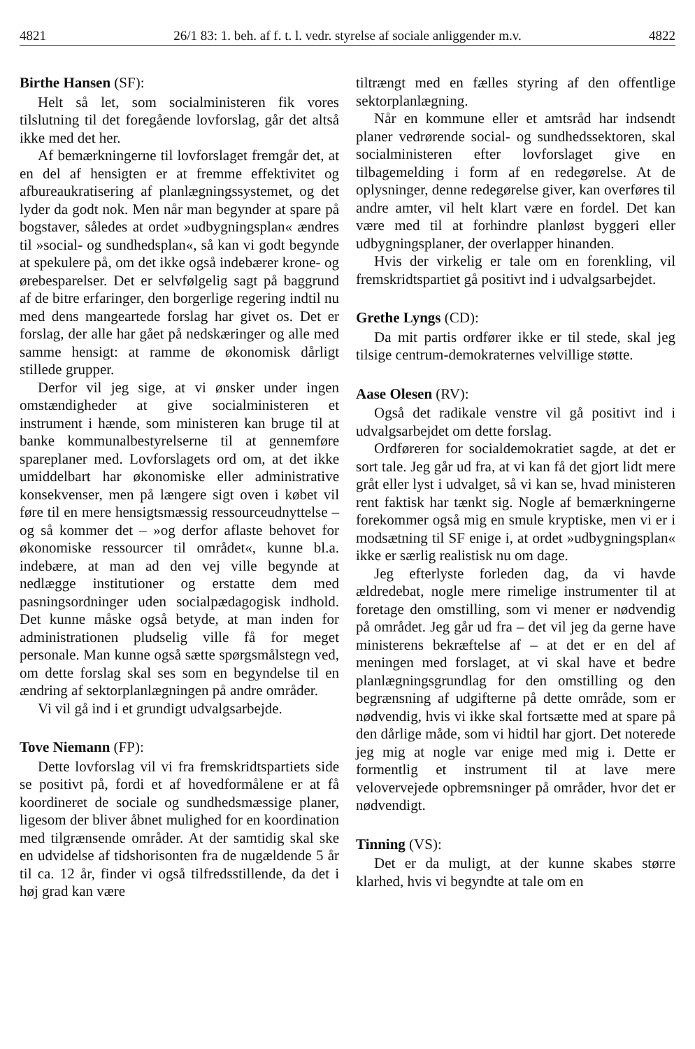4821 26/1 83: 1. beh. af f. t. l. vedr. styrelse af sociale anliggender m.v. 4822
Birthe Hansen (SF):
Helt så let, som socialministeren fik vores tilslutning til det foregående lovforslag, går det altså ikke med det her.
Af bemærkningerne til lovforslaget fremgår det, at en del af hensigten er at fremme effektivitet og afbureaukratisering af planlægningssystemet, og det lyder da godt nok. Men når man begynder at spare på bogstaver, således at ordet »udbygningsplan« ændres til »social- og sundhedsplan«, så kan vi godt begynde at spekulere på, om det ikke også indebærer krone- og ørebesparelser. Det er selvfølgelig sagt på baggrund af de bitre erfaringer, den borgerlige regering indtil nu med dens mangeartede forslag har givet os. Det er forslag, der alle har gået på nedskæringer og alle med samme hensigt: at ramme de økonomisk dårligt stillede grupper.
Derfor vil jeg sige, at vi ønsker under ingen omstændigheder at give socialministeren et instrument i hænde, som ministeren kan bruge til at banke kommunalbestyrelserne til at gennemføre spareplaner med. Lovforslagets ord om, at det ikke umiddelbart har økonomiske eller administrative konsekvenser, men på længere sigt oven i købet vil føre til en mere hensigtsmæssig ressourceudnyttelse – og så kommer det – »og derfor aflaste behovet for økonomiske ressourcer til området«, kunne bl.a. indebære, at man ad den vej ville begynde at nedlægge institutioner og erstatte dem med pasningsordninger uden socialpædagogisk indhold. Det kunne måske også betyde, at man inden for administrationen pludselig ville få for meget personale. Man kunne også sætte spørgsmålstegn ved, om dette forslag skal ses som en begyndelse til en ændring af sektorplanlægningen på andre områder.
Vi vil gå ind i et grundigt udvalgsarbejde.
Tove Niemann (FP):
Dette lovforslag vil vi fra fremskridtspartiets side se positivt på, fordi et af hovedformålene er at få koordineret de sociale og sundhedsmæssige planer, ligesom der bliver åbnet mulighed for en koordination med tilgrænsende områder. At der samtidig skal ske en udvidelse af tidshorisonten fra de nugældende 5 år til ca. 12 år, finder vi også tilfredsstillende, da det i høj grad kan være
tiltrængt med en fælles styring af den offentlige sektorplanlægning.
Når en kommune eller et amtsråd har indsendt planer vedrørende social- og sundhedssektoren, skal socialministeren efter lovforslaget give en tilbagemelding i form af en redegørelse. At de oplysninger, denne redegørelse giver, kan overføres til andre amter, vil helt klart være en fordel. Det kan være med til at forhindre planløst byggeri eller udbygningsplaner, der overlapper hinanden.
Hvis der virkelig er tale om en forenkling, vil fremskridtspartiet gå positivt ind i udvalgsarbejdet.
Grethe Lyngs (CD):
Da mit partis ordfører ikke er til stede, skal jeg tilsige centrum-demokraternes velvillige støtte.
Aase Olesen (RV):
Også det radikale venstre vil gå positivt ind i udvalgsarbejdet om dette forslag.
Ordføreren for socialdemokratiet sagde, at det er sort tale. Jeg går ud fra, at vi kan få det gjort lidt mere gråt eller lyst i udvalget, så vi kan se, hvad ministeren rent faktisk har tænkt sig. Nogle af bemærkningerne forekommer også mig en smule kryptiske, men vi er i modsætning til SF enige i, at ordet »udbygningsplan« ikke er særlig realistisk nu om dage.
Jeg efterlyste forleden dag, da vi havde ældredebat, nogle mere rimelige instrumenter til at foretage den omstilling, som vi mener er nødvendig på området. Jeg går ud fra – det vil jeg da gerne have ministerens bekræftelse af – at det er en del af meningen med forslaget, at vi skal have et bedre planlægningsgrundlag for den omstilling og den begrænsning af udgifterne på dette område, som er nødvendig, hvis vi ikke skal fortsætte med at spare på den dårlige måde, som vi hidtil har gjort. Det noterede jeg mig at nogle var enige med mig i. Dette er formentlig et instrument til at lave mere velovervejede opbremsninger på områder, hvor det er nødvendigt.
Tinning (VS):
Det er da muligt, at der kunne skabes større klarhed, hvis vi begyndte at tale om en